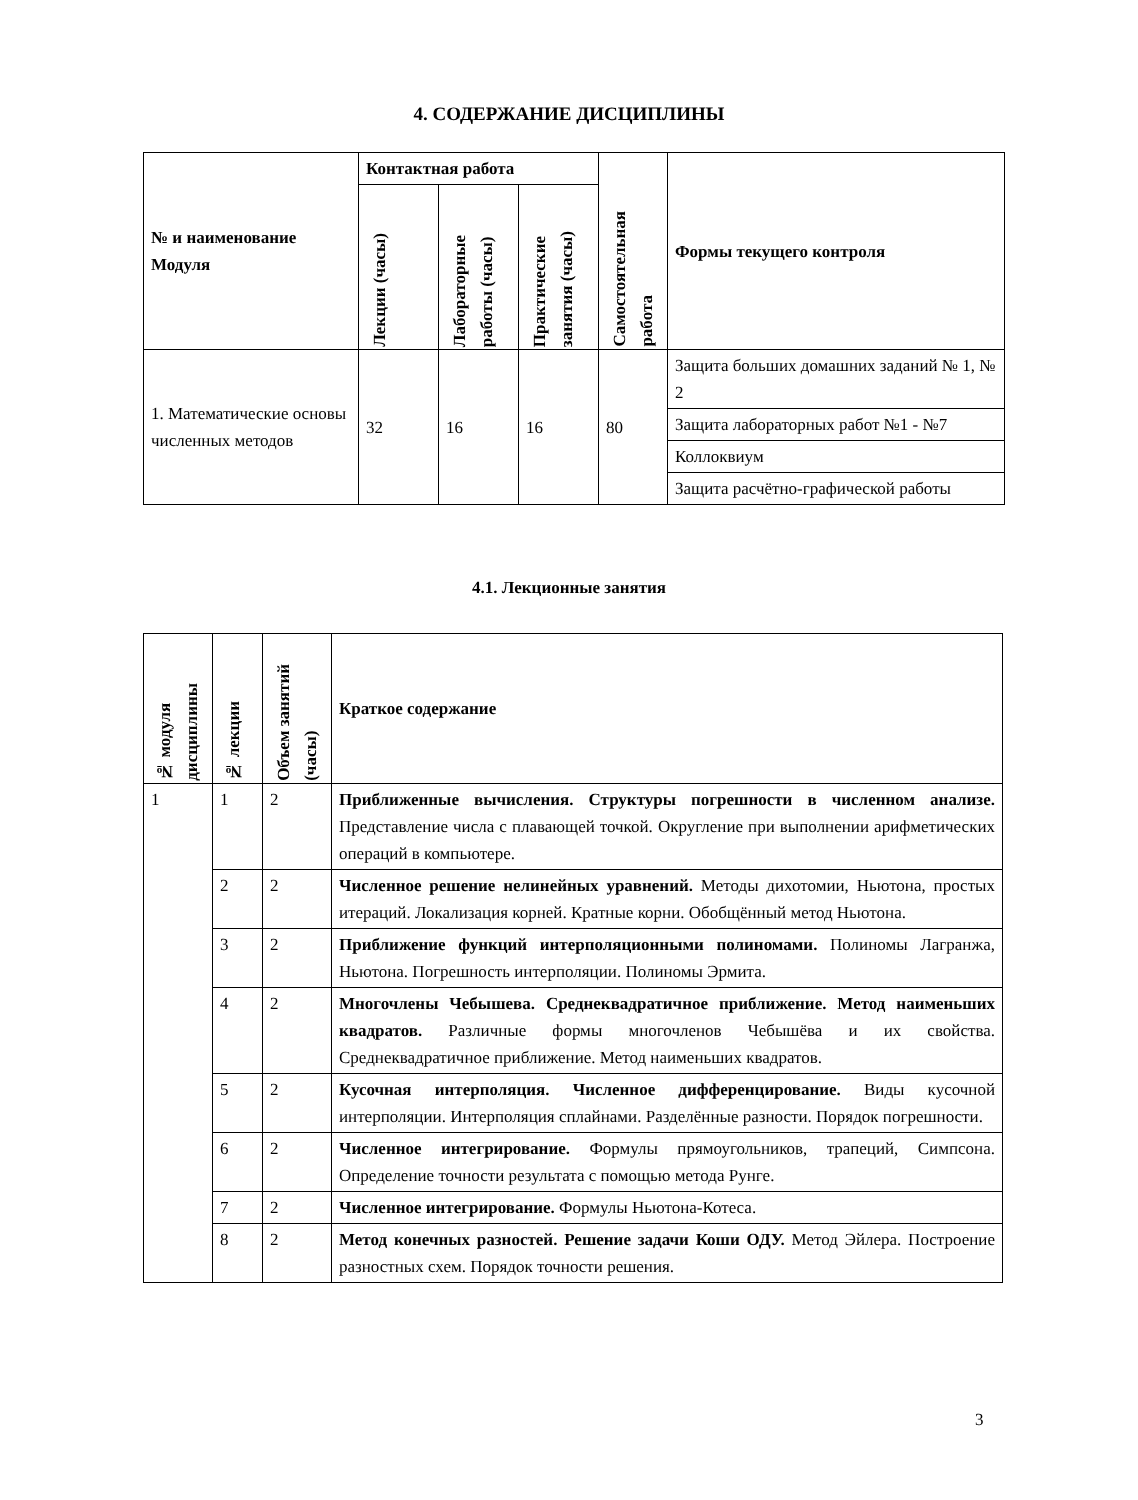4. СОДЕРЖАНИЕ ДИСЦИПЛИНЫ
| № и наименование Модуля | Контактная работа | | | Самостоятельная работа | Формы текущего контроля |
| --- | --- | --- | --- | --- | --- |
| | Лекции (часы) | Лабораторные работы (часы) | Практические занятия (часы) | | |
| 1. Математические основы численных методов | 32 | 16 | 16 | 80 | Защита больших домашних заданий № 1, № 2 |
| | | | | | Защита лабораторных работ №1 - №7 |
| | | | | | Коллоквиум |
| | | | | | Защита расчётно-графической работы |
4.1. Лекционные занятия
| № модуля дисциплины | № лекции | Объем занятий (часы) | Краткое содержание |
| --- | --- | --- | --- |
| 1 | 1 | 2 | Приближенные вычисления. Структуры погрешности в численном анализе. Представление числа с плавающей точкой. Округление при выполнении арифметических операций в компьютере. |
| | 2 | 2 | Численное решение нелинейных уравнений. Методы дихотомии, Ньютона, простых итераций. Локализация корней. Кратные корни. Обобщённый метод Ньютона. |
| | 3 | 2 | Приближение функций интерполяционными полиномами. Полиномы Лагранжа, Ньютона. Погрешность интерполяции. Полиномы Эрмита. |
| | 4 | 2 | Многочлены Чебышева. Среднеквадратичное приближение. Метод наименьших квадратов. Различные формы многочленов Чебышёва и их свойства. Среднеквадратичное приближение. Метод наименьших квадратов. |
| | 5 | 2 | Кусочная интерполяция. Численное дифференцирование. Виды кусочной интерполяции. Интерполяция сплайнами. Разделённые разности. Порядок погрешности. |
| | 6 | 2 | Численное интегрирование. Формулы прямоугольников, трапеций, Симпсона. Определение точности результата с помощью метода Рунге. |
| | 7 | 2 | Численное интегрирование. Формулы Ньютона-Котеса. |
| | 8 | 2 | Метод конечных разностей. Решение задачи Коши ОДУ. Метод Эйлера. Построение разностных схем. Порядок точности решения. |
3